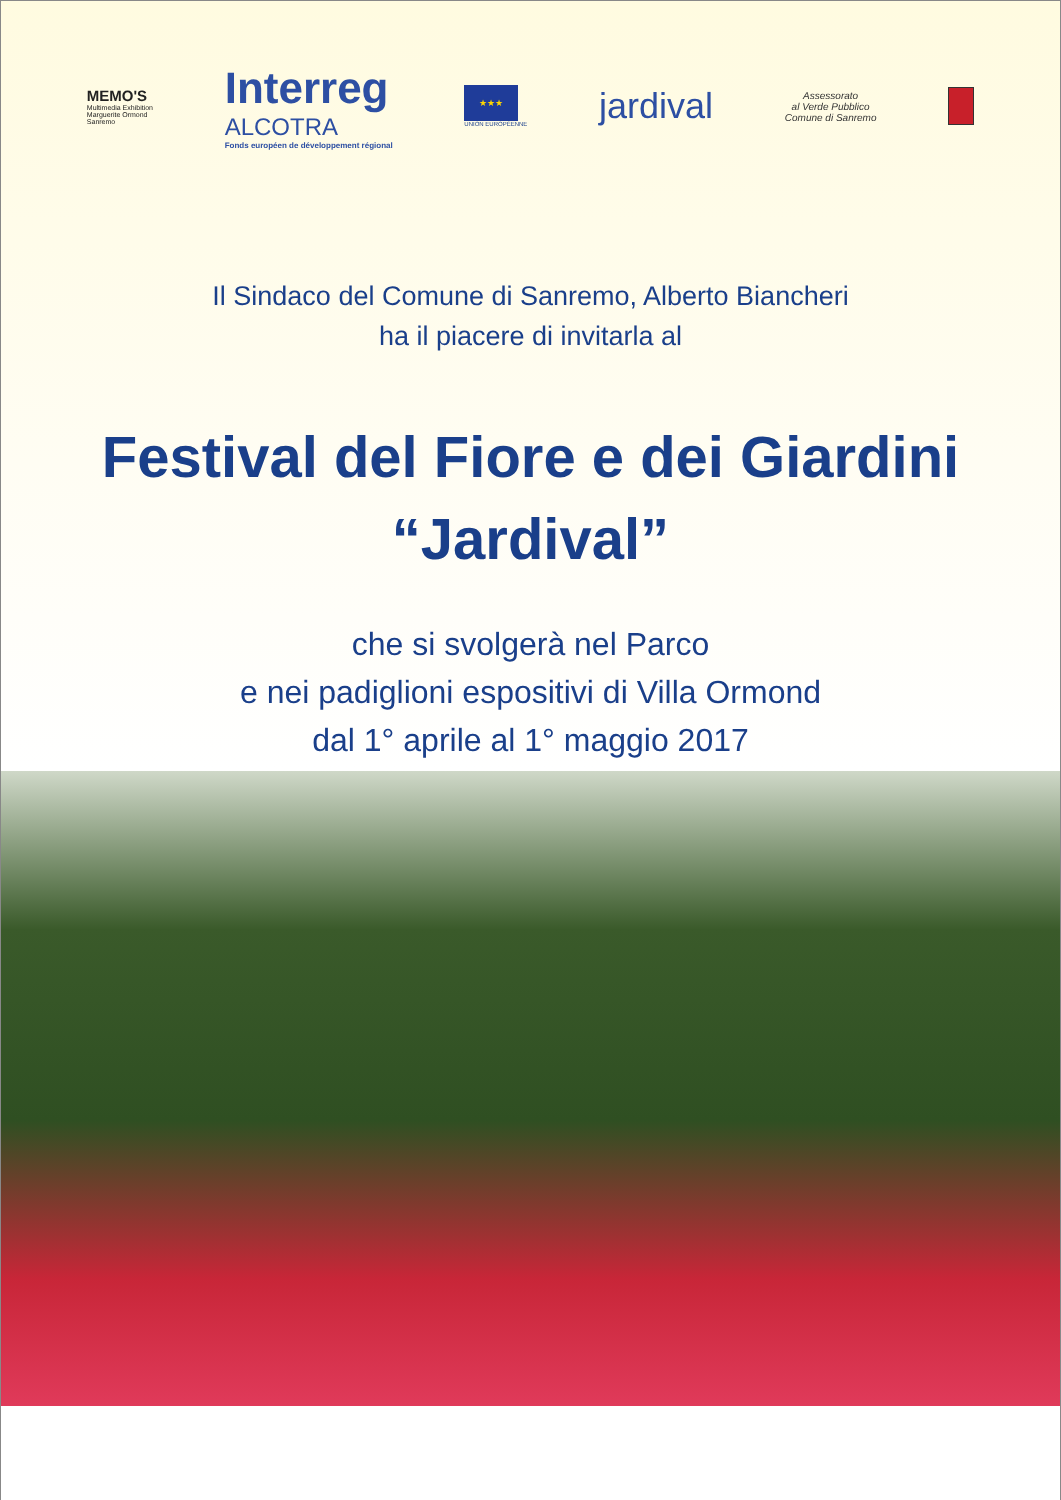MEMO'S
Multimedia Exhibition
Marguerite Ormond
Sanremo
Interreg
ALCOTRA
Fonds européen de développement régional
★★★
UNION EUROPÉENNE
jardival
Assessorato
al Verde Pubblico
Comune di Sanremo
Il Sindaco del Comune di Sanremo, Alberto Biancheri
ha il piacere di invitarla al
Festival del Fiore e dei Giardini
“Jardival”
che si svolgerà nel Parco
e nei padiglioni espositivi di Villa Ormond
dal 1° aprile al 1° maggio 2017